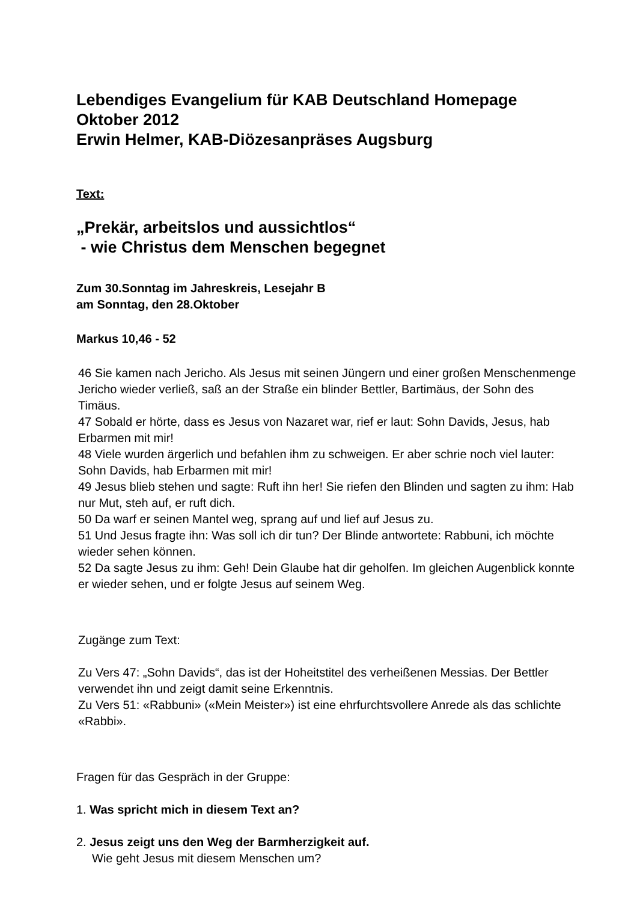Lebendiges Evangelium für KAB Deutschland Homepage
Oktober 2012
Erwin Helmer, KAB-Diözesanpräses Augsburg
Text:
„Prekär, arbeitslos und aussichtlos“
- wie Christus dem Menschen begegnet
Zum 30.Sonntag im Jahreskreis, Lesejahr B
am Sonntag, den 28.Oktober
Markus 10,46 - 52
46 Sie kamen nach Jericho. Als Jesus mit seinen Jüngern und einer großen Menschenmenge Jericho wieder verließ, saß an der Straße ein blinder Bettler, Bartimäus, der Sohn des Timäus.
47 Sobald er hörte, dass es Jesus von Nazaret war, rief er laut: Sohn Davids, Jesus, hab Erbarmen mit mir!
48 Viele wurden ärgerlich und befahlen ihm zu schweigen. Er aber schrie noch viel lauter: Sohn Davids, hab Erbarmen mit mir!
49 Jesus blieb stehen und sagte: Ruft ihn her! Sie riefen den Blinden und sagten zu ihm: Hab nur Mut, steh auf, er ruft dich.
50 Da warf er seinen Mantel weg, sprang auf und lief auf Jesus zu.
51 Und Jesus fragte ihn: Was soll ich dir tun? Der Blinde antwortete: Rabbuni, ich möchte wieder sehen können.
52 Da sagte Jesus zu ihm: Geh! Dein Glaube hat dir geholfen. Im gleichen Augenblick konnte er wieder sehen, und er folgte Jesus auf seinem Weg.
Zugänge zum Text:
Zu Vers 47: „Sohn Davids“, das ist der Hoheitstitel des verheißenen Messias. Der Bettler verwendet ihn und zeigt damit seine Erkenntnis.
Zu Vers 51: «Rabbuni» («Mein Meister») ist eine ehrfurchtsvollere Anrede als das schlichte «Rabbi».
Fragen für das Gespräch in der Gruppe:
1. Was spricht mich in diesem Text an?
2. Jesus zeigt uns den Weg der Barmherzigkeit auf.
Wie geht Jesus mit diesem Menschen um?